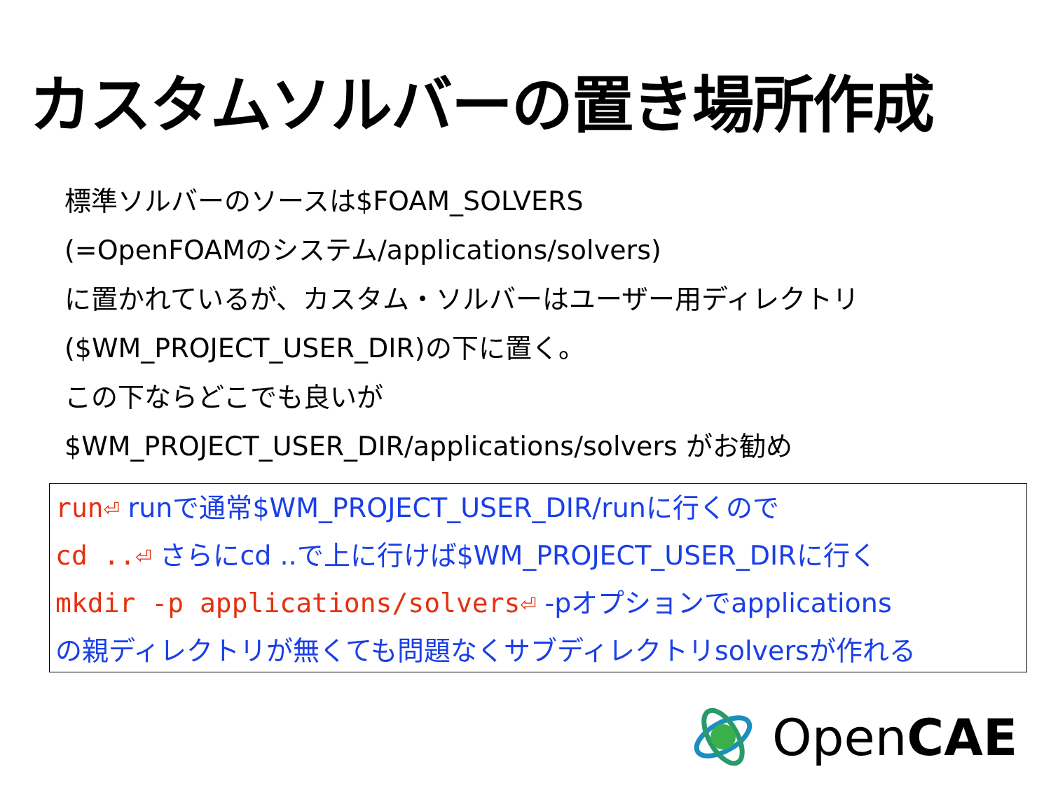カスタムソルバーの置き場所作成
標準ソルバーのソースは$FOAM_SOLVERS
(=OpenFOAMのシステム/applications/solvers)
に置かれているが、カスタム・ソルバーはユーザー用ディレクトリ
($WM_PROJECT_USER_DIR)の下に置く。
この下ならどこでも良いが
$WM_PROJECT_USER_DIR/applications/solvers がお勧め
run⏎ runで通常$WM_PROJECT_USER_DIR/runに行くので
cd ..⏎ さらにcd ..で上に行けば$WM_PROJECT_USER_DIRに行く
mkdir -p applications/solvers⏎ -pオプションでapplications
の親ディレクトリが無くても問題なくサブディレクトリsolversが作れる
OpenCAE